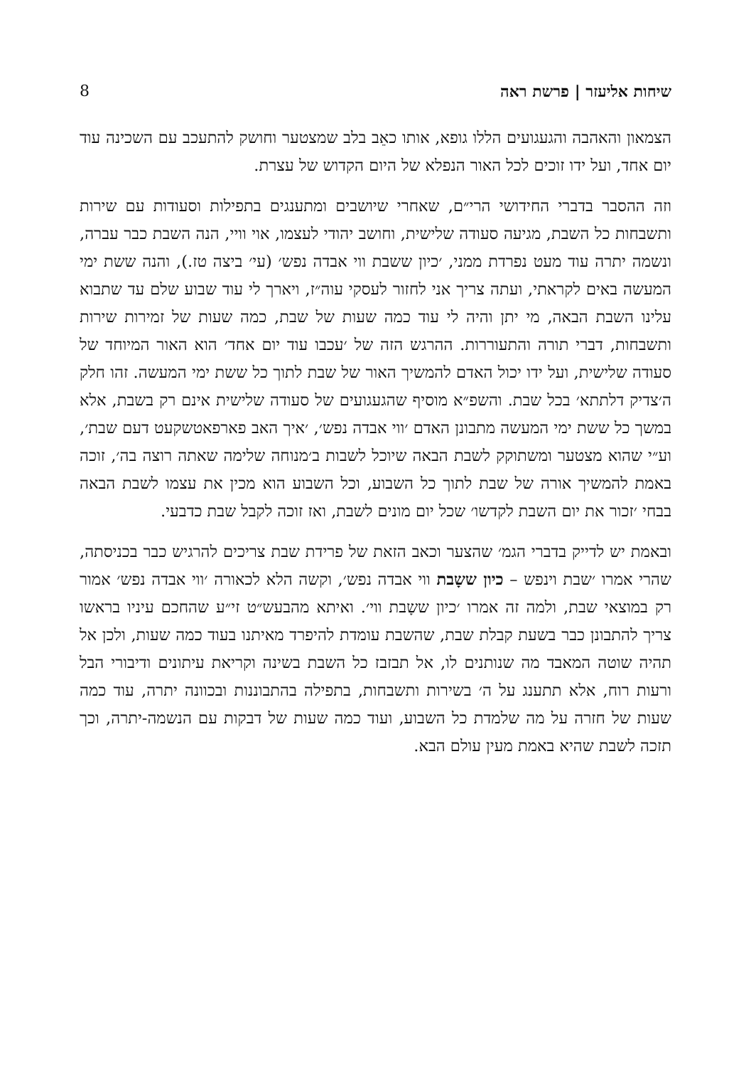שיחות אליעזר | פרשת ראה 8
הצמאון והאהבה והגעגועים הללו גופא, אותו כאֵב בלב שמצטער וחושק להתעכב עם השכינה עוד יום אחד, ועל ידו זוכים לכל האור הנפלא של היום הקדוש של עצרת.
וזה ההסבר בדברי החידושי הרי״ם, שאחרי שיושבים ומתענגים בתפילות וסעודות עם שירות ותשבחות כל השבת, מגיעה סעודה שלישית, וחושב יהודי לעצמו, אוי וויי, הנה השבת כבר עברה, ונשמה יתרה עוד מעט נפרדת ממני, ׳כיון ששבת ווי אבדה נפש׳ (עי׳ ביצה טז.), והנה ששת ימי המעשה באים לקראתי, ועתה צריך אני לחזור לעסקי עוה״ז, ויארך לי עוד שבוע שלם עד שתבוא עלינו השבת הבאה, מי יתן והיה לי עוד כמה שעות של שבת, כמה שעות של זמירות שירות ותשבחות, דברי תורה והתעוררות. ההרגש הזה של ׳עכבו עוד יום אחד׳ הוא האור המיוחד של סעודה שלישית, ועל ידו יכול האדם להמשיך האור של שבת לתוך כל ששת ימי המעשה. זהו חלק ה׳צדיק דלתתא׳ בכל שבת. והשפ״א מוסיף שהגעגועים של סעודה שלישית אינם רק בשבת, אלא במשך כל ששת ימי המעשה מתבונן האדם ׳ווי אבדה נפש׳, ׳איך האב פארפאטשקעט דעם שבת׳, וע״י שהוא מצטער ומשתוקק לשבת הבאה שיוכל לשבות ב׳מנוחה שלימה שאתה רוצה בה׳, זוכה באמת להמשיך אורה של שבת לתוך כל השבוע, וכל השבוע הוא מכין את עצמו לשבת הבאה בבחי ׳זכור את יום השבת לקדשו׳ שכל יום מונים לשבת, ואז זוכה לקבל שבת כדבעי.
ובאמת יש לדייק בדברי הגמ׳ שהצער וכאב הזאת של פרידת שבת צריכים להרגיש כבר בכניסתה, שהרי אמרו ׳שבת וינפש – כיון ששָבת ווי אבדה נפש׳, וקשה הלא לכאורה ׳ווי אבדה נפש׳ אמור רק במוצאי שבת, ולמה זה אמרו ׳כיון ששָבת ווי׳. ואיתא מהבעש״ט זי״ע שהחכם עיניו בראשו צריך להתבונן כבר בשעת קבלת שבת, שהשבת עומדת להיפרד מאיתנו בעוד כמה שעות, ולכן אל תהיה שוטה המאבד מה שנותנים לו, אל תבזבז כל השבת בשינה וקריאת עיתונים ודיבורי הבל ורעות רוח, אלא תתענג על ה׳ בשירות ותשבחות, בתפילה בהתבוננות ובכוונה יתרה, עוד כמה שעות של חזרה על מה שלמדת כל השבוע, ועוד כמה שעות של דבקות עם הנשמה-יתרה, וכך תזכה לשבת שהיא באמת מעין עולם הבא.